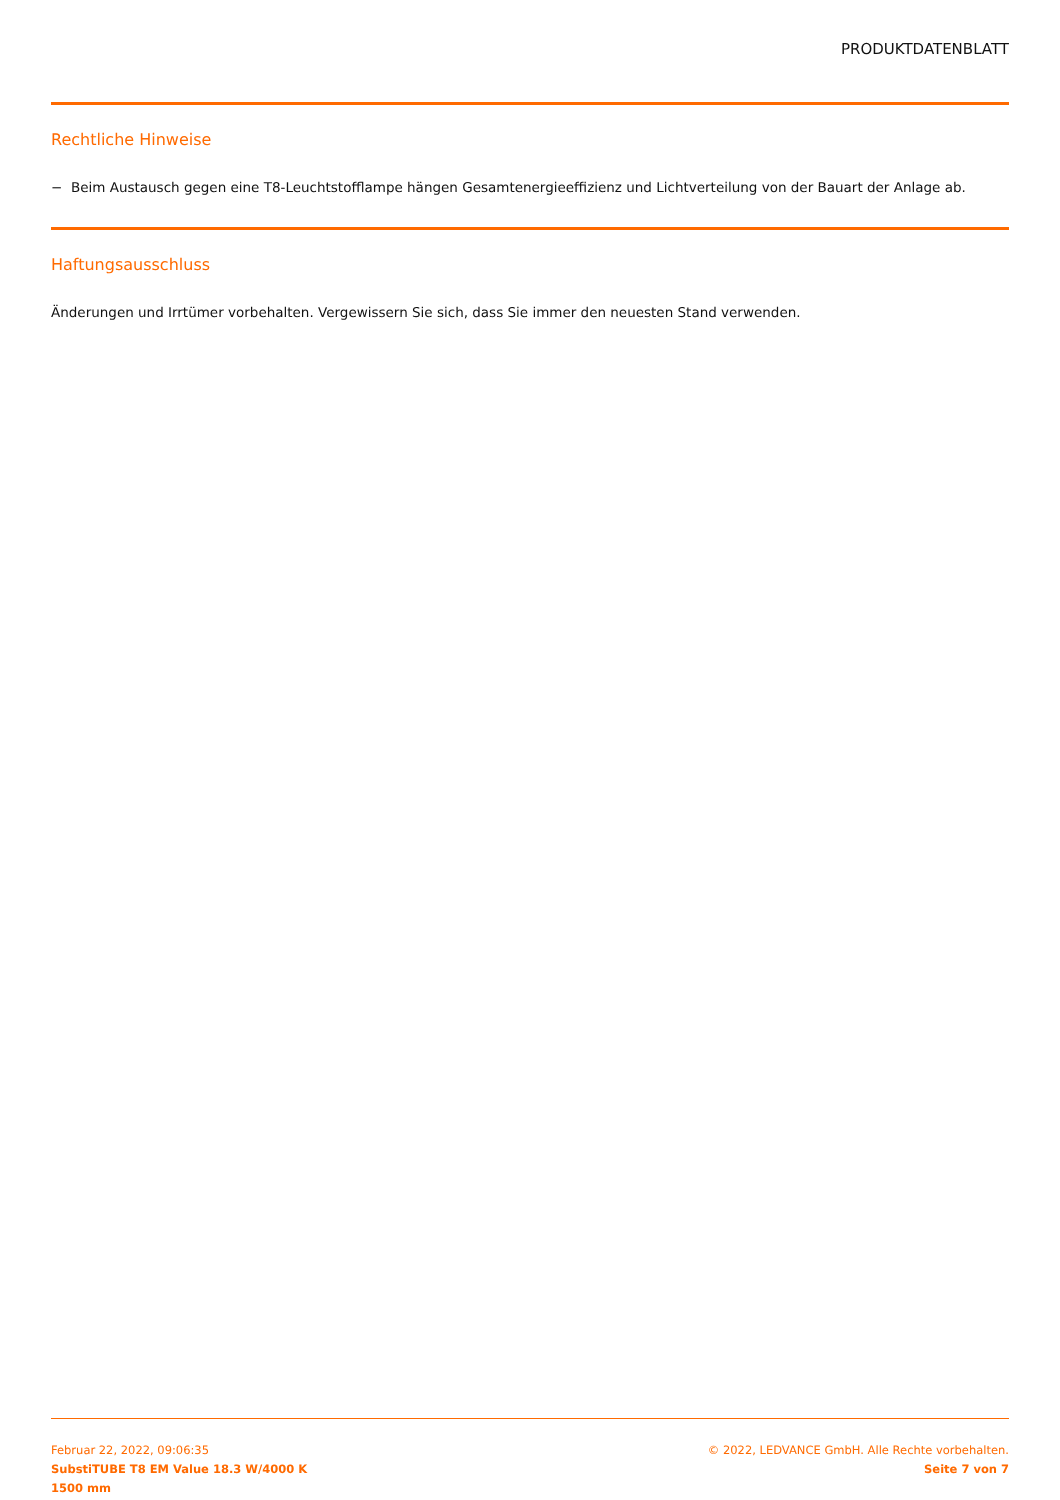PRODUKTDATENBLATT
Rechtliche Hinweise
− Beim Austausch gegen eine T8-Leuchtstofflampe hängen Gesamtenergieeffizienz und Lichtverteilung von der Bauart der Anlage ab.
Haftungsausschluss
Änderungen und Irrtümer vorbehalten. Vergewissern Sie sich, dass Sie immer den neuesten Stand verwenden.
Februar 22, 2022, 09:06:35
SubstiTUBE T8 EM Value 18.3 W/4000 K
1500 mm
© 2022, LEDVANCE GmbH. Alle Rechte vorbehalten.
Seite 7 von 7